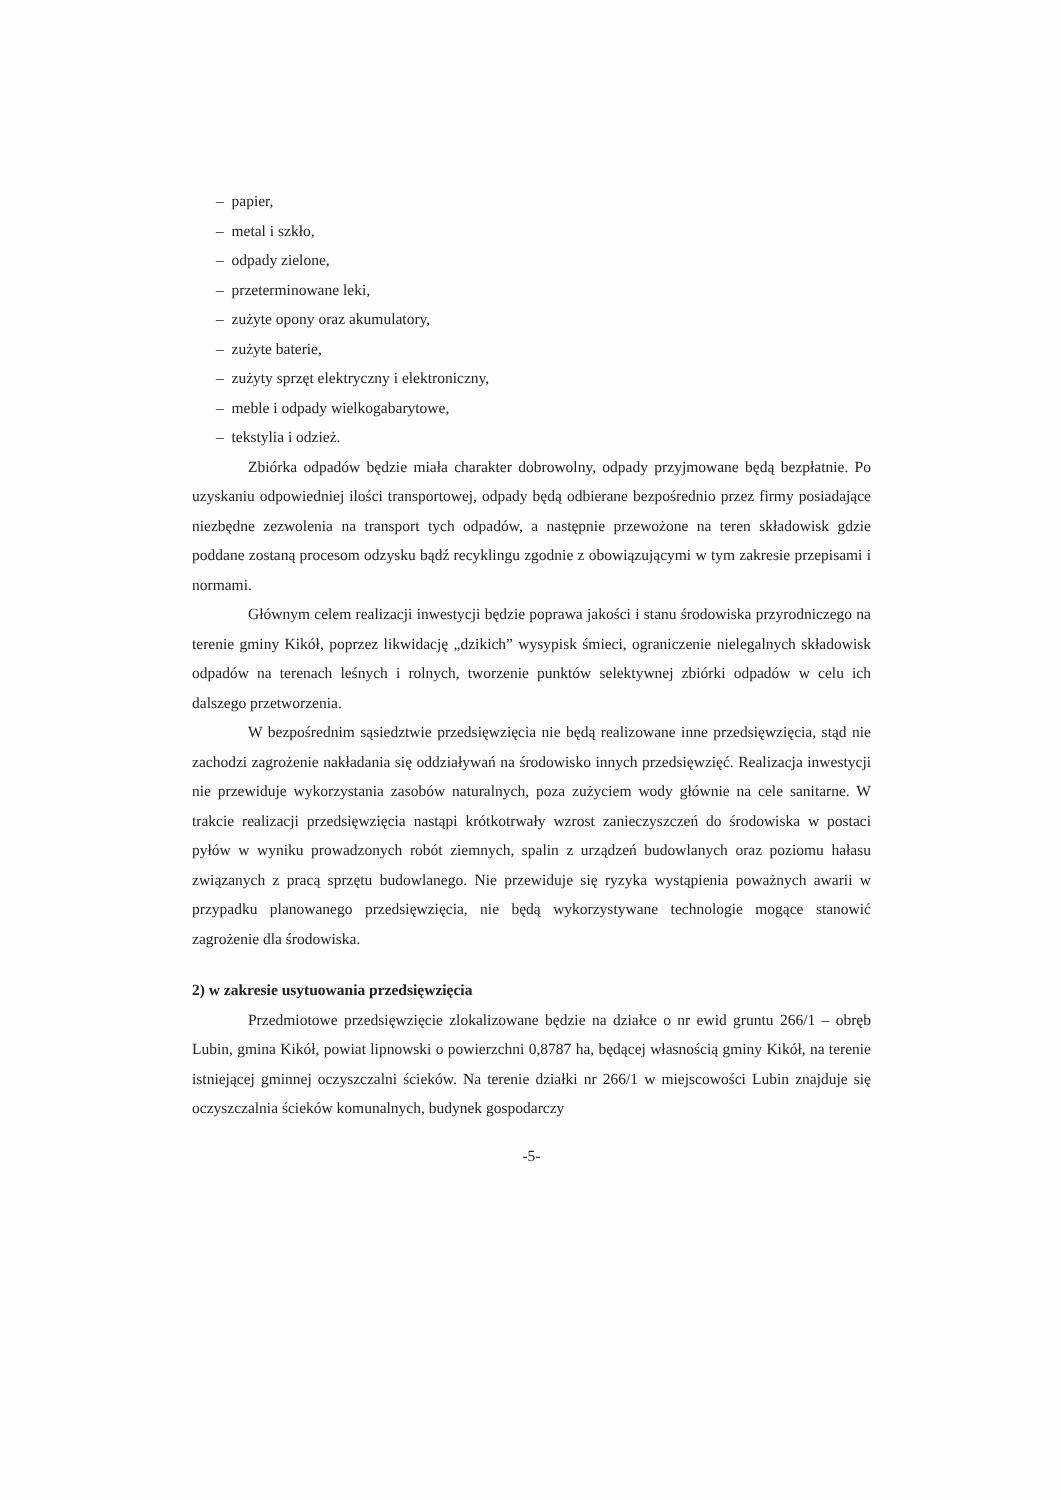– papier,
– metal i szkło,
– odpady zielone,
– przeterminowane leki,
– zużyte opony oraz akumulatory,
– zużyte baterie,
– zużyty sprzęt elektryczny i elektroniczny,
– meble i odpady wielkogabarytowe,
– tekstylia i odzież.
Zbiórka odpadów będzie miała charakter dobrowolny, odpady przyjmowane będą bezpłatnie. Po uzyskaniu odpowiedniej ilości transportowej, odpady będą odbierane bezpośrednio przez firmy posiadające niezbędne zezwolenia na transport tych odpadów, a następnie przewożone na teren składowisk gdzie poddane zostaną procesom odzysku bądź recyklingu zgodnie z obowiązującymi w tym zakresie przepisami i normami.
Głównym celem realizacji inwestycji będzie poprawa jakości i stanu środowiska przyrodniczego na terenie gminy Kikół, poprzez likwidację „dzikich” wysypisk śmieci, ograniczenie nielegalnych składowisk odpadów na terenach leśnych i rolnych, tworzenie punktów selektywnej zbiórki odpadów w celu ich dalszego przetworzenia.
W bezpośrednim sąsiedztwie przedsięwzięcia nie będą realizowane inne przedsięwzięcia, stąd nie zachodzi zagrożenie nakładania się oddziaływań na środowisko innych przedsięwzięć. Realizacja inwestycji nie przewiduje wykorzystania zasobów naturalnych, poza zużyciem wody głównie na cele sanitarne. W trakcie realizacji przedsięwzięcia nastąpi krótkotrwały wzrost zanieczyszczeń do środowiska w postaci pyłów w wyniku prowadzonych robót ziemnych, spalin z urządzeń budowlanych oraz poziomu hałasu związanych z pracą sprzętu budowlanego. Nie przewiduje się ryzyka wystąpienia poważnych awarii w przypadku planowanego przedsięwzięcia, nie będą wykorzystywane technologie mogące stanowić zagrożenie dla środowiska.
2) w zakresie usytuowania przedsięwzięcia
Przedmiotowe przedsięwzięcie zlokalizowane będzie na działce o nr ewid gruntu 266/1 – obręb Lubin, gmina Kikół, powiat lipnowski o powierzchni 0,8787 ha, będącej własnością gminy Kikół, na terenie istniejącej gminnej oczyszczalni ścieków. Na terenie działki nr 266/1 w miejscowości Lubin znajduje się oczyszczalnia ścieków komunalnych, budynek gospodarczy
-5-